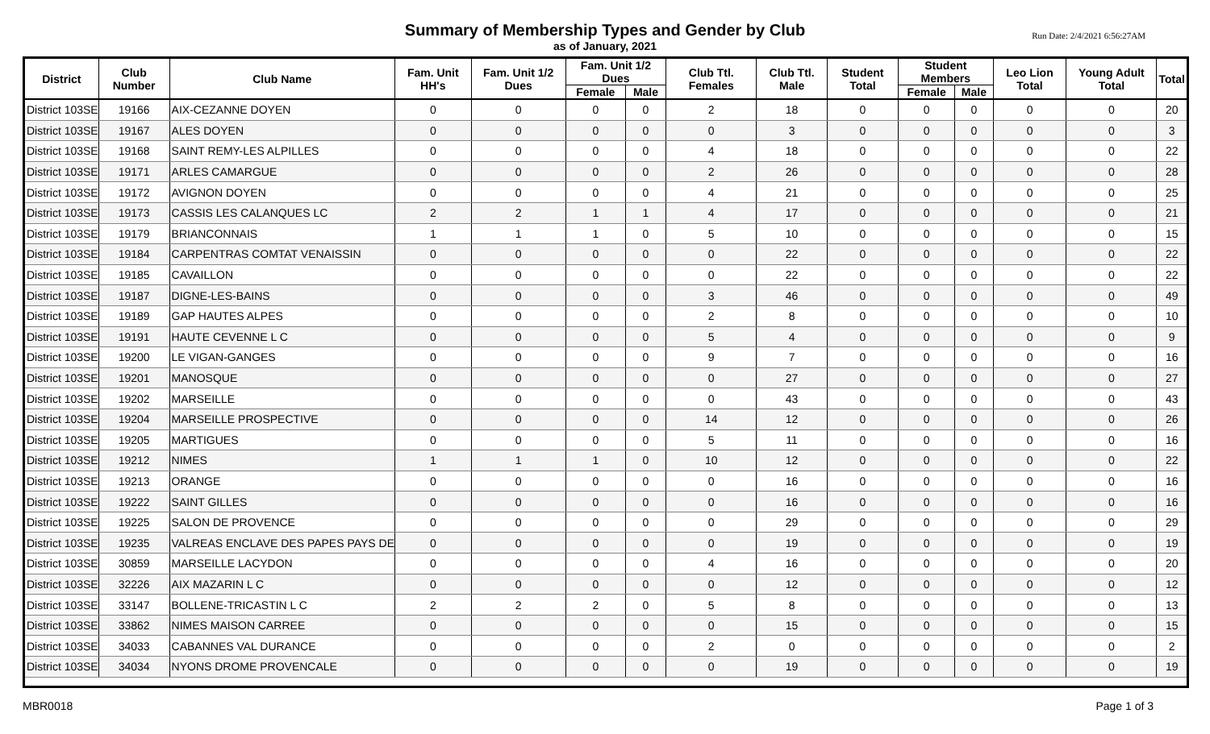Summary of Membership Types and Gender by Club
as of January, 2021
Run Date: 2/4/2021 6:56:27AM
| District | Club Number | Club Name | Fam. Unit HH's | Fam. Unit 1/2 Dues | Fam. Unit 1/2 Dues | | Club Ttl. Females | Club Ttl. Male | Student Total | Student Members | | Leo Lion Total | Young Adult Total | Total |
| --- | --- | --- | --- | --- | --- | --- | --- | --- | --- | --- | --- | --- | --- | --- |
| | | | | | Female | Male | | | | Female | Male | | | |
| District 103SE | 19166 | AIX-CEZANNE DOYEN | 0 | 0 | 0 | 0 | 2 | 18 | 0 | 0 | 0 | 0 | 0 | 20 |
| District 103SE | 19167 | ALES DOYEN | 0 | 0 | 0 | 0 | 0 | 3 | 0 | 0 | 0 | 0 | 0 | 3 |
| District 103SE | 19168 | SAINT REMY-LES ALPILLES | 0 | 0 | 0 | 0 | 4 | 18 | 0 | 0 | 0 | 0 | 0 | 22 |
| District 103SE | 19171 | ARLES CAMARGUE | 0 | 0 | 0 | 0 | 2 | 26 | 0 | 0 | 0 | 0 | 0 | 28 |
| District 103SE | 19172 | AVIGNON DOYEN | 0 | 0 | 0 | 0 | 4 | 21 | 0 | 0 | 0 | 0 | 0 | 25 |
| District 103SE | 19173 | CASSIS LES CALANQUES LC | 2 | 2 | 1 | 1 | 4 | 17 | 0 | 0 | 0 | 0 | 0 | 21 |
| District 103SE | 19179 | BRIANCONNAIS | 1 | 1 | 1 | 0 | 5 | 10 | 0 | 0 | 0 | 0 | 0 | 15 |
| District 103SE | 19184 | CARPENTRAS COMTAT VENAISSIN | 0 | 0 | 0 | 0 | 0 | 22 | 0 | 0 | 0 | 0 | 0 | 22 |
| District 103SE | 19185 | CAVAILLON | 0 | 0 | 0 | 0 | 0 | 22 | 0 | 0 | 0 | 0 | 0 | 22 |
| District 103SE | 19187 | DIGNE-LES-BAINS | 0 | 0 | 0 | 0 | 3 | 46 | 0 | 0 | 0 | 0 | 0 | 49 |
| District 103SE | 19189 | GAP HAUTES ALPES | 0 | 0 | 0 | 0 | 2 | 8 | 0 | 0 | 0 | 0 | 0 | 10 |
| District 103SE | 19191 | HAUTE CEVENNE L C | 0 | 0 | 0 | 0 | 5 | 4 | 0 | 0 | 0 | 0 | 0 | 9 |
| District 103SE | 19200 | LE VIGAN-GANGES | 0 | 0 | 0 | 0 | 9 | 7 | 0 | 0 | 0 | 0 | 0 | 16 |
| District 103SE | 19201 | MANOSQUE | 0 | 0 | 0 | 0 | 0 | 27 | 0 | 0 | 0 | 0 | 0 | 27 |
| District 103SE | 19202 | MARSEILLE | 0 | 0 | 0 | 0 | 0 | 43 | 0 | 0 | 0 | 0 | 0 | 43 |
| District 103SE | 19204 | MARSEILLE PROSPECTIVE | 0 | 0 | 0 | 0 | 14 | 12 | 0 | 0 | 0 | 0 | 0 | 26 |
| District 103SE | 19205 | MARTIGUES | 0 | 0 | 0 | 0 | 5 | 11 | 0 | 0 | 0 | 0 | 0 | 16 |
| District 103SE | 19212 | NIMES | 1 | 1 | 1 | 0 | 10 | 12 | 0 | 0 | 0 | 0 | 0 | 22 |
| District 103SE | 19213 | ORANGE | 0 | 0 | 0 | 0 | 0 | 16 | 0 | 0 | 0 | 0 | 0 | 16 |
| District 103SE | 19222 | SAINT GILLES | 0 | 0 | 0 | 0 | 0 | 16 | 0 | 0 | 0 | 0 | 0 | 16 |
| District 103SE | 19225 | SALON DE PROVENCE | 0 | 0 | 0 | 0 | 0 | 29 | 0 | 0 | 0 | 0 | 0 | 29 |
| District 103SE | 19235 | VALREAS ENCLAVE DES PAPES PAYS DE | 0 | 0 | 0 | 0 | 0 | 19 | 0 | 0 | 0 | 0 | 0 | 19 |
| District 103SE | 30859 | MARSEILLE LACYDON | 0 | 0 | 0 | 0 | 4 | 16 | 0 | 0 | 0 | 0 | 0 | 20 |
| District 103SE | 32226 | AIX MAZARIN L C | 0 | 0 | 0 | 0 | 0 | 12 | 0 | 0 | 0 | 0 | 0 | 12 |
| District 103SE | 33147 | BOLLENE-TRICASTIN L C | 2 | 2 | 2 | 0 | 5 | 8 | 0 | 0 | 0 | 0 | 0 | 13 |
| District 103SE | 33862 | NIMES MAISON CARREE | 0 | 0 | 0 | 0 | 0 | 15 | 0 | 0 | 0 | 0 | 0 | 15 |
| District 103SE | 34033 | CABANNES VAL DURANCE | 0 | 0 | 0 | 0 | 2 | 0 | 0 | 0 | 0 | 0 | 0 | 2 |
| District 103SE | 34034 | NYONS DROME PROVENCALE | 0 | 0 | 0 | 0 | 0 | 19 | 0 | 0 | 0 | 0 | 0 | 19 |
MBR0018 Page 1 of 3